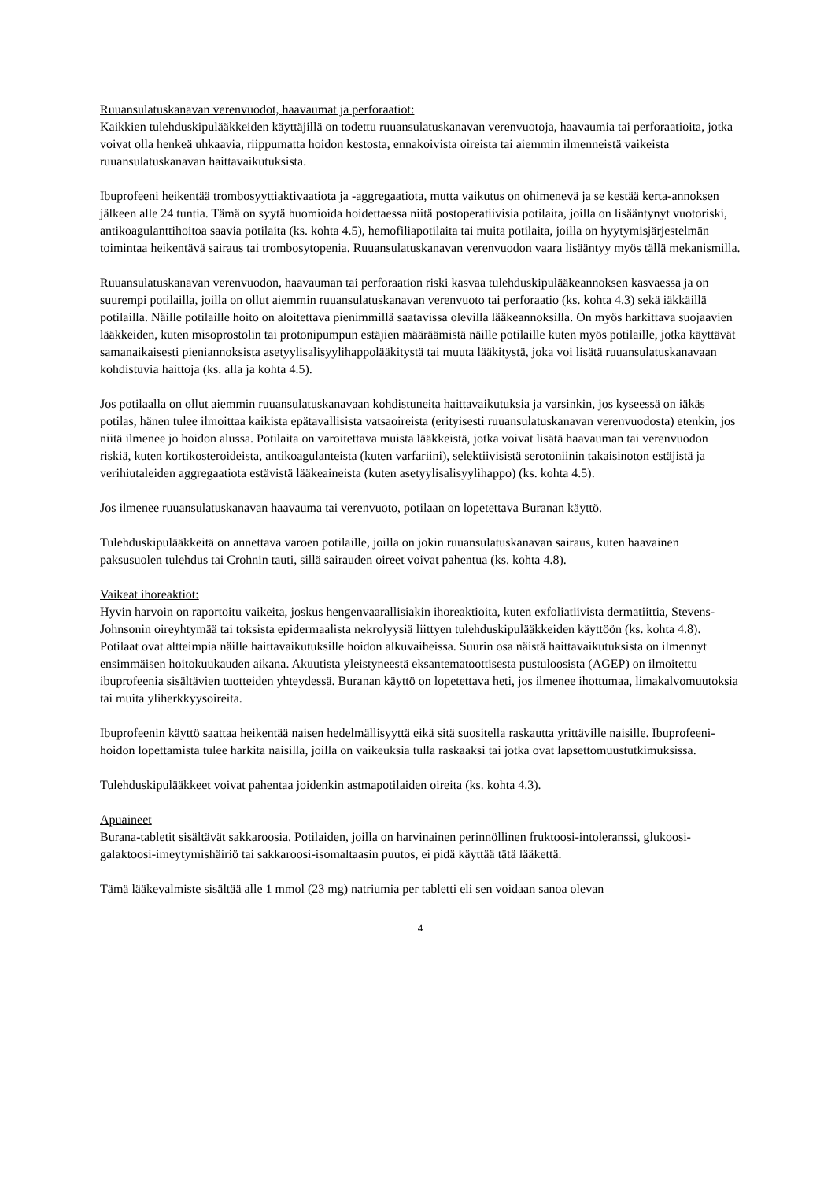Ruuansulatuskanavan verenvuodot, haavaumat ja perforaatiot:
Kaikkien tulehduskipulääkkeiden käyttäjillä on todettu ruuansulatuskanavan verenvuotoja, haavaumia tai perforaatioita, jotka voivat olla henkeä uhkaavia, riippumatta hoidon kestosta, ennakoivista oireista tai aiemmin ilmenneistä vaikeista ruuansulatuskanavan haittavaikutuksista.
Ibuprofeeni heikentää trombosyyttiaktivaatiota ja -aggregaatiota, mutta vaikutus on ohimenevä ja se kestää kerta-annoksen jälkeen alle 24 tuntia. Tämä on syytä huomioida hoidettaessa niitä postoperatiivisia potilaita, joilla on lisääntynyt vuotoriski, antikoagulanttihoitoa saavia potilaita (ks. kohta 4.5), hemofiliapotilaita tai muita potilaita, joilla on hyytymisjärjestelmän toimintaa heikentävä sairaus tai trombosytopenia. Ruuansulatuskanavan verenvuodon vaara lisääntyy myös tällä mekanismilla.
Ruuansulatuskanavan verenvuodon, haavauman tai perforaation riski kasvaa tulehduskipulääkeannoksen kasvaessa ja on suurempi potilailla, joilla on ollut aiemmin ruuansulatuskanavan verenvuoto tai perforaatio (ks. kohta 4.3) sekä iäkkäillä potilailla. Näille potilaille hoito on aloitettava pienimmillä saatavissa olevilla lääkeannoksilla. On myös harkittava suojaavien lääkkeiden, kuten misoprostolin tai protonipumpun estäjien määräämistä näille potilaille kuten myös potilaille, jotka käyttävät samanaikaisesti pieniannoksista asetyylisalisyylihappolääkitystä tai muuta lääkitystä, joka voi lisätä ruuansulatuskanavaan kohdistuvia haittoja (ks. alla ja kohta 4.5).
Jos potilaalla on ollut aiemmin ruuansulatuskanavaan kohdistuneita haittavaikutuksia ja varsinkin, jos kyseessä on iäkäs potilas, hänen tulee ilmoittaa kaikista epätavallisista vatsaoireista (erityisesti ruuansulatuskanavan verenvuodosta) etenkin, jos niitä ilmenee jo hoidon alussa. Potilaita on varoitettava muista lääkkeistä, jotka voivat lisätä haavauman tai verenvuodon riskiä, kuten kortikosteroideista, antikoagulanteista (kuten varfariini), selektiivisistä serotoniinin takaisinoton estäjistä ja verihiutaleiden aggregaatiota estävistä lääkeaineista (kuten asetyylisalisyylihappo) (ks. kohta 4.5).
Jos ilmenee ruuansulatuskanavan haavauma tai verenvuoto, potilaan on lopetettava Buranan käyttö.
Tulehduskipulääkkeitä on annettava varoen potilaille, joilla on jokin ruuansulatuskanavan sairaus, kuten haavainen paksusuolen tulehdus tai Crohnin tauti, sillä sairauden oireet voivat pahentua (ks. kohta 4.8).
Vaikeat ihoreaktiot:
Hyvin harvoin on raportoitu vaikeita, joskus hengenvaarallisiakin ihoreaktioita, kuten exfoliatiivista dermatiittia, Stevens-Johnsonin oireyhtymää tai toksista epidermaalista nekrolyysiä liittyen tulehduskipulääkkeiden käyttöön (ks. kohta 4.8). Potilaat ovat altteimpia näille haittavaikutuksille hoidon alkuvaiheissa. Suurin osa näistä haittavaikutuksista on ilmennyt ensimmäisen hoitokuukauden aikana. Akuutista yleistyneestä eksantematoottisesta pustuloosista (AGEP) on ilmoitettu ibuprofeenia sisältävien tuotteiden yhteydessä. Buranan käyttö on lopetettava heti, jos ilmenee ihottumaa, limakalvomuutoksia tai muita yliherkkyysoireita.
Ibuprofeenin käyttö saattaa heikentää naisen hedelmällisyyttä eikä sitä suositella raskautta yrittäville naisille. Ibuprofeeni-hoidon lopettamista tulee harkita naisilla, joilla on vaikeuksia tulla raskaaksi tai jotka ovat lapsettomuustutkimuksissa.
Tulehduskipulääkkeet voivat pahentaa joidenkin astmapotilaiden oireita (ks. kohta 4.3).
Apuaineet
Burana-tabletit sisältävät sakkaroosia. Potilaiden, joilla on harvinainen perinnöllinen fruktoosi-intoleranssi, glukoosi-galaktoosi-imeytymishäiriö tai sakkaroosi-isomaltaasin puutos, ei pidä käyttää tätä lääkettä.
Tämä lääkevalmiste sisältää alle 1 mmol (23 mg) natriumia per tabletti eli sen voidaan sanoa olevan
4